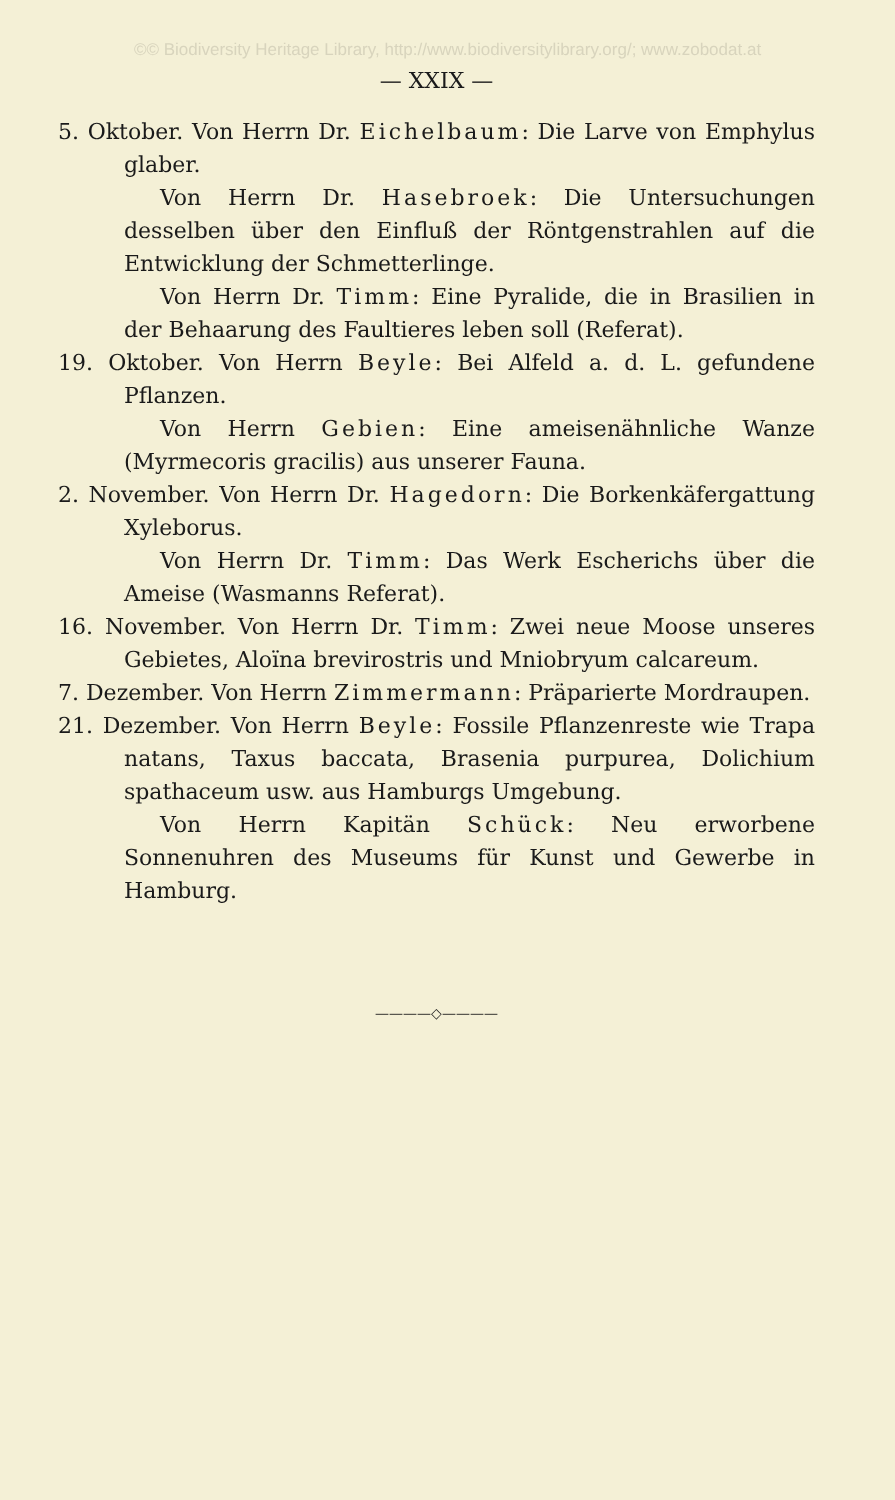©© Biodiversity Heritage Library, http://www.biodiversitylibrary.org/; www.zobodat.at
— XXIX —
5. Oktober. Von Herrn Dr. Eichelbaum: Die Larve von Emphylus glaber.
Von Herrn Dr. Hasebroek: Die Untersuchungen desselben über den Einfluß der Röntgenstrahlen auf die Entwicklung der Schmetterlinge.
Von Herrn Dr. Timm: Eine Pyralide, die in Brasilien in der Behaarung des Faultieres leben soll (Referat).
19. Oktober. Von Herrn Beyle: Bei Alfeld a. d. L. gefundene Pflanzen.
Von Herrn Gebien: Eine ameisenähnliche Wanze (Myrmecoris gracilis) aus unserer Fauna.
2. November. Von Herrn Dr. Hagedorn: Die Borkenkäfergattung Xyleborus.
Von Herrn Dr. Timm: Das Werk Escherichs über die Ameise (Wasmanns Referat).
16. November. Von Herrn Dr. Timm: Zwei neue Moose unseres Gebietes, Aloïna brevirostris und Mniobryum calcareum.
7. Dezember. Von Herrn Zimmermann: Präparierte Mordraupen.
21. Dezember. Von Herrn Beyle: Fossile Pflanzenreste wie Trapa natans, Taxus baccata, Brasenia purpurea, Dolichium spathaceum usw. aus Hamburgs Umgebung.
Von Herrn Kapitän Schück: Neu erworbene Sonnenuhren des Museums für Kunst und Gewerbe in Hamburg.
————◇————